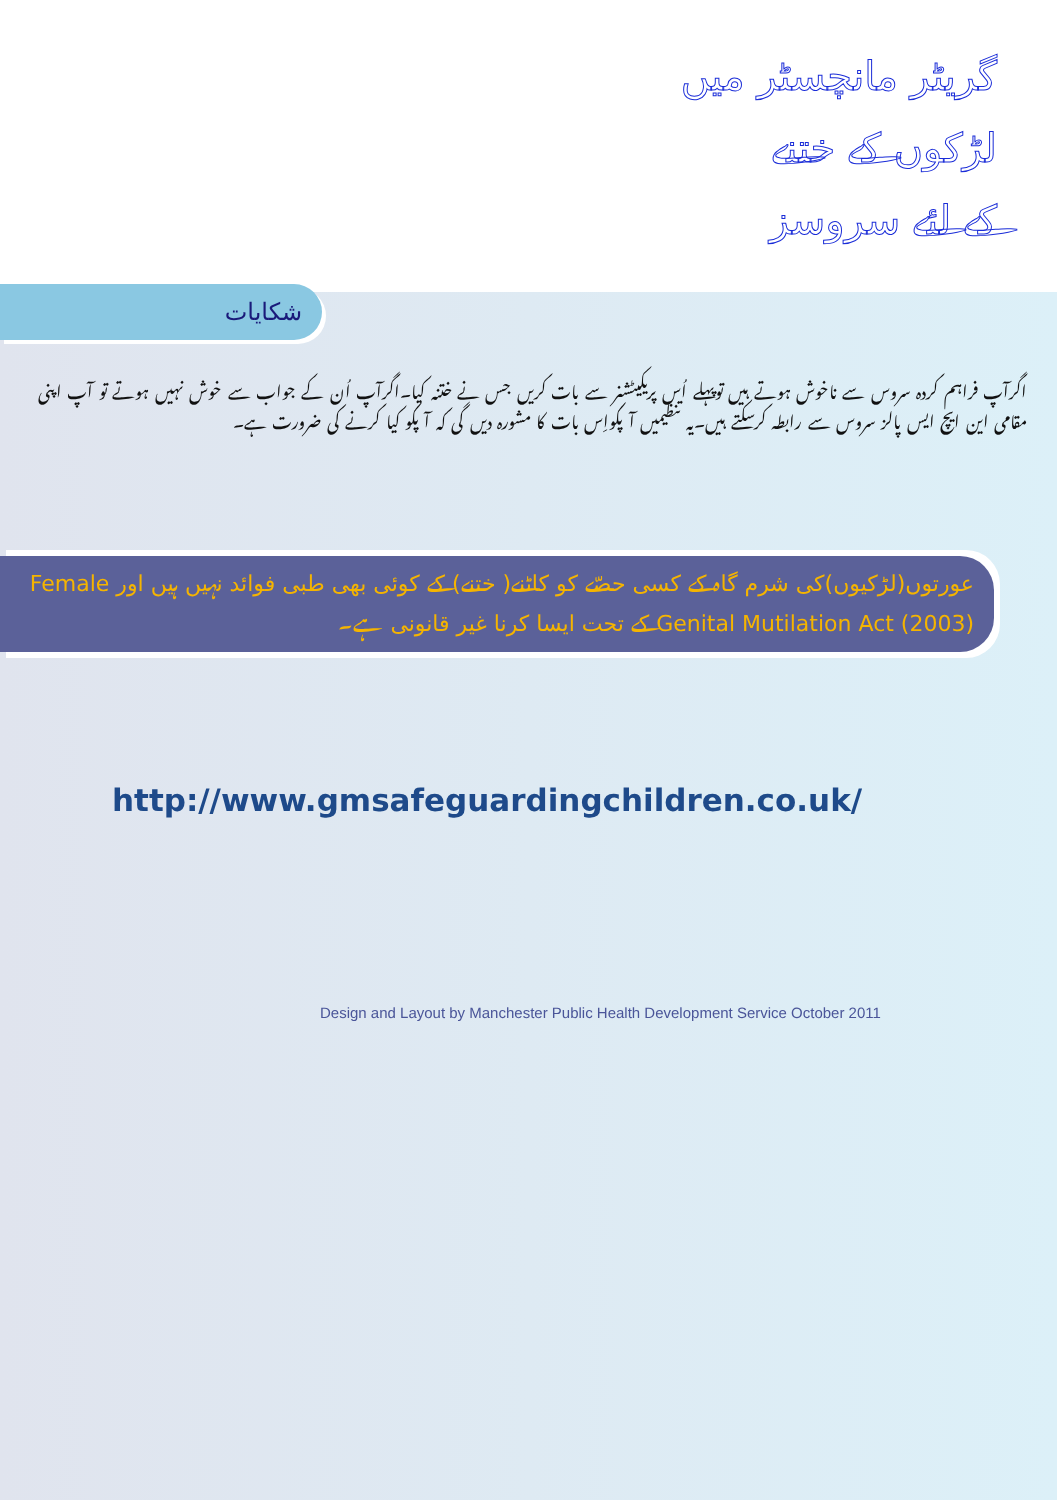گریٹر مانچسٹر میں
لڑکوں کے ختنے
کے لئے سروسز
شکایات
اگرآپ فراہم کردہ سروس سے ناخوش ہوتے ہیں توپہلے اُس پریکیٹشنر سے بات کریں جس نے ختنہ کیا۔اگرآپ اُن کے جواب سے خوش نہیں ہوتے تو آپ اپنی مقامی این ایچ ایس پالز سروس سے رابطہ کرسکتے ہیں۔یہ تنظیمیں آ پکواِس بات کا مشورہ دیں گی کہ آ پکو کیا کرنے کی ضرورت ہے۔
عورتوں(لڑکیوں)کی شرم گاہ کے کسی حصّے کو کاٹنے( ختنے) کے کوئی بھی طبی فوائد نہیں ہیں اور Female Genital Mutilation Act (2003) کے تحت ایسا کرنا غیر قانونی ہے۔
http://www.gmsafeguardingchildren.co.uk/
Design and Layout by Manchester Public Health Development Service October 2011